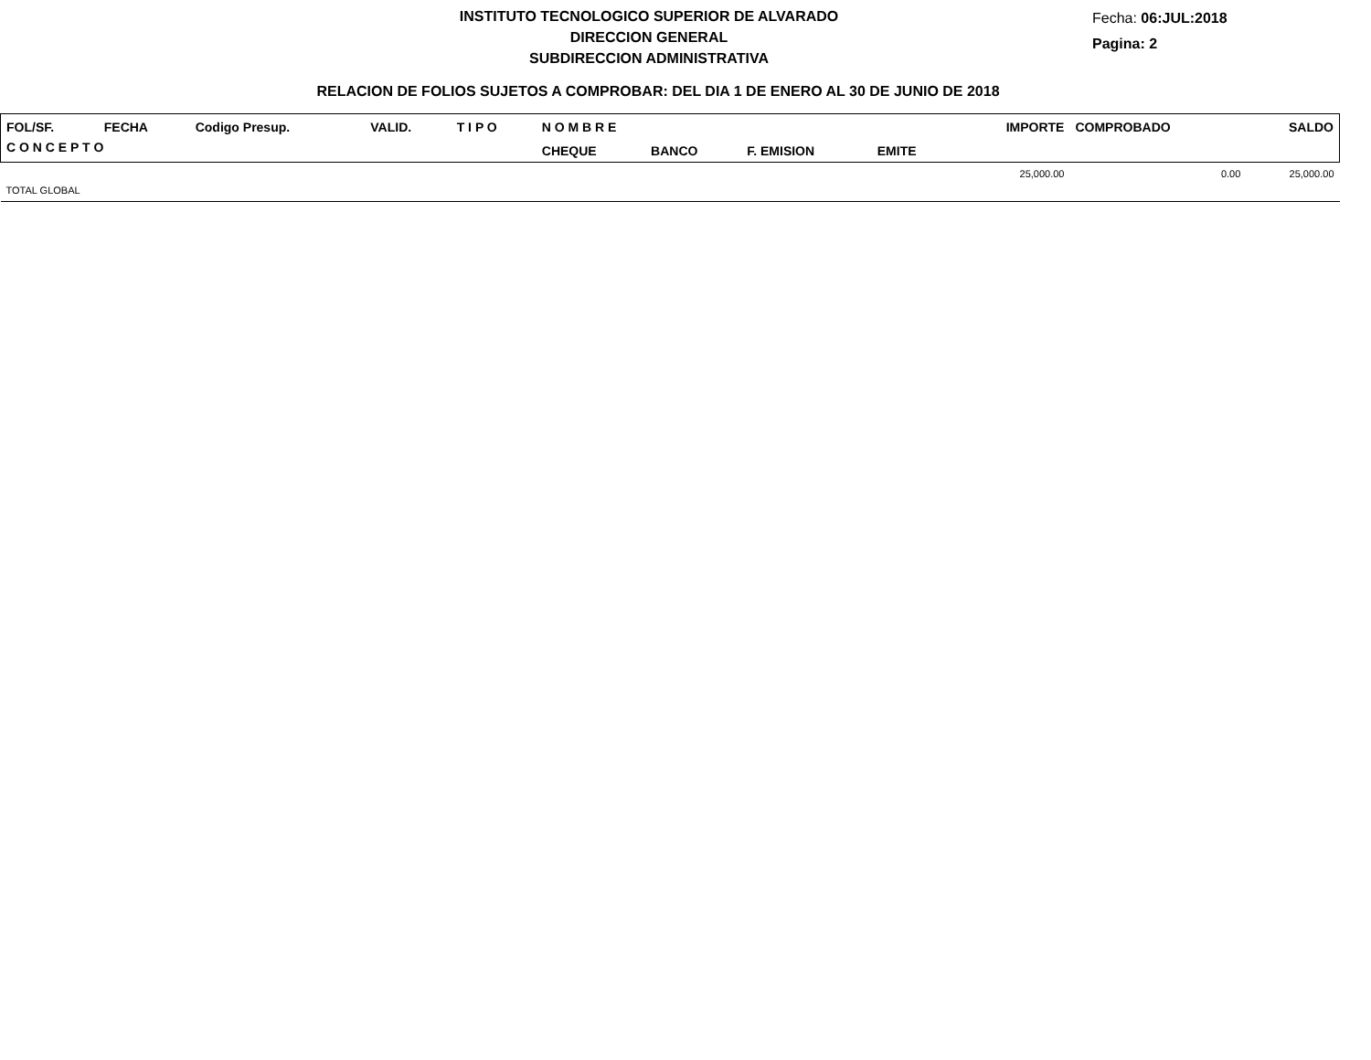INSTITUTO TECNOLOGICO SUPERIOR DE ALVARADO
DIRECCION GENERAL
SUBDIRECCION ADMINISTRATIVA
Fecha: 06:JUL:2018
Pagina: 2
RELACION DE FOLIOS SUJETOS A COMPROBAR: DEL DIA 1 DE ENERO AL 30 DE JUNIO DE 2018
| FOL/SF. | FECHA | Codigo Presup. | VALID. | T I P O | N O M B R E | | | | IMPORTE | COMPROBADO | SALDO |
| C O N C E P T O | | | | | CHEQUE | BANCO | F. EMISION | EMITE | | | |
| | | | | | | | | | 25,000.00 | 0.00 | 25,000.00 |
| TOTAL GLOBAL | | | | | | | | | | | |